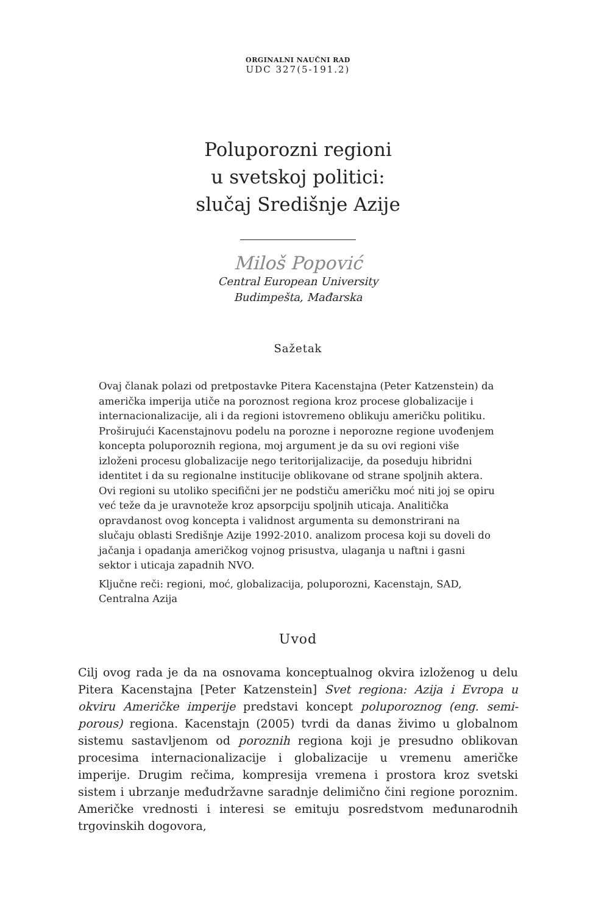ORGINALNI NAUČNI RAD
UDC 327(5-191.2)
Poluporozni regioni
u svetskoj politici:
slučaj Središnje Azije
Miloš Popović
Central European University
Budimpešta, Mađarska
Sažetak
Ovaj članak polazi od pretpostavke Pitera Kacenstajna (Peter Katzenstein) da američka imperija utiče na poroznost regiona kroz procese globalizacije i internacionalizacije, ali i da regioni istovremeno oblikuju američku politiku. Proširujući Kacenstajnovu podelu na porozne i neporozne regione uvođenjem koncepta poluporoznih regiona, moj argument je da su ovi regioni više izloženi procesu globalizacije nego teritorijalizacije, da poseduju hibridni identitet i da su regionalne institucije oblikovane od strane spoljnih aktera. Ovi regioni su utoliko specifični jer ne podstiču američku moć niti joj se opiru već teže da je uravnoteže kroz apsorpciju spoljnih uticaja. Analitička opravdanost ovog koncepta i validnost argumenta su demonstrirani na slučaju oblasti Središnje Azije 1992-2010. analizom procesa koji su doveli do jačanja i opadanja američkog vojnog prisustva, ulaganja u naftni i gasni sektor i uticaja zapadnih NVO.
Ključne reči: regioni, moć, globalizacija, poluporozni, Kacenstajn, SAD, Centralna Azija
Uvod
Cilj ovog rada je da na osnovama konceptualnog okvira izloženog u delu Pitera Kacenstajna [Peter Katzenstein] Svet regiona: Azija i Evropa u okviru Američke imperije predstavi koncept poluporoznog (eng. semi-porous) regiona. Kacenstajn (2005) tvrdi da danas živimo u globalnom sistemu sastavljenom od poroznih regiona koji je presudno oblikovan procesima internacionalizacije i globalizacije u vremenu američke imperije. Drugim rečima, kompresija vremena i prostora kroz svetski sistem i ubrzanje međudržavne saradnje delimično čini regione poroznim. Američke vrednosti i interesi se emituju posredstvom međunarodnih trgovinskih dogovora,